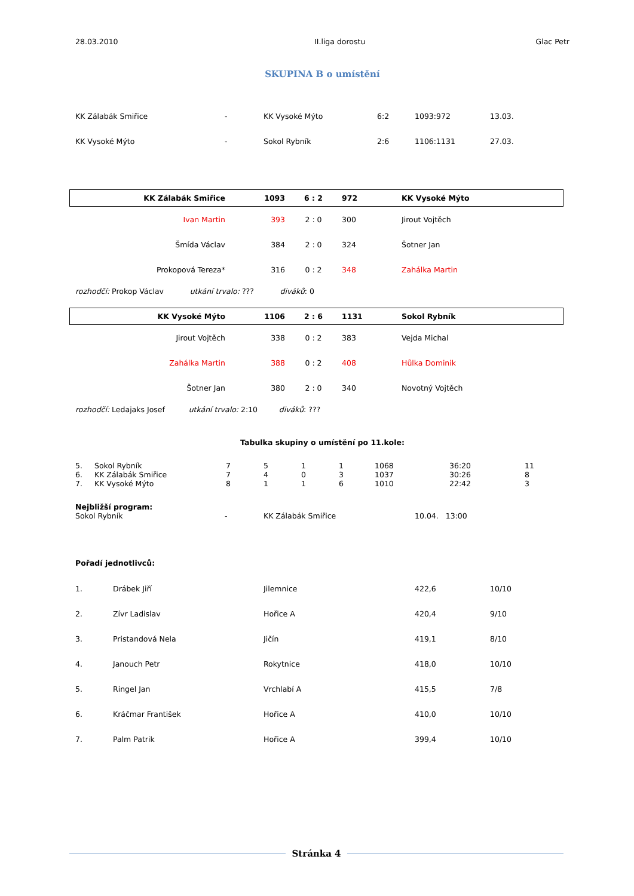| 28.03.2010 | II.liga dorostu | Glac Petr |
SKUPINA B o umístění
| KK Zálabák Smiřice | - | KK Vysoké Mýto | 6:2 | 1093:972 | 13.03. |
| KK Vysoké Mýto | - | Sokol Rybník | 2:6 | 1106:1131 | 27.03. |
| KK Zálabák Smiřice | 1093 | 6 : 2 | 972 | KK Vysoké Mýto |
| Ivan Martin | 393 | 2 : 0 | 300 | Jirout Vojtěch |
| Šmída Václav | 384 | 2 : 0 | 324 | Šotner Jan |
| Prokopová Tereza* | 316 | 0 : 2 | 348 | Zahálka Martin |
rozhodčí: Prokop Václav utkání trvalo: ??? diváků: 0
| KK Vysoké Mýto | 1106 | 2 : 6 | 1131 | Sokol Rybník |
| Jirout Vojtěch | 338 | 0 : 2 | 383 | Vejda Michal |
| Zahálka Martin | 388 | 0 : 2 | 408 | Hůlka Dominik |
| Šotner Jan | 380 | 2 : 0 | 340 | Novotný Vojtěch |
rozhodčí: Ledajaks Josef utkání trvalo: 2:10 diváků: ???
Tabulka skupiny o umístění po 11.kole:
| 5. | Sokol Rybník | 7 | 5 | 1 | 1 | 1068 | 36:20 | 11 |
| 6. | KK Zálabák Smiřice | 7 | 4 | 0 | 3 | 1037 | 30:26 | 8 |
| 7. | KK Vysoké Mýto | 8 | 1 | 1 | 6 | 1010 | 22:42 | 3 |
Nejbližší program:
| Sokol Rybník | - | KK Zálabák Smiřice | 10.04. 13:00 |
Pořadí jednotlivců:
| 1. | Drábek Jiří | Jilemnice | 422,6 | 10/10 |
| 2. | Zívr Ladislav | Hořice A | 420,4 | 9/10 |
| 3. | Pristandová Nela | Jičín | 419,1 | 8/10 |
| 4. | Janouch Petr | Rokytnice | 418,0 | 10/10 |
| 5. | Ringel Jan | Vrchlabí A | 415,5 | 7/8 |
| 6. | Kráčmar František | Hořice A | 410,0 | 10/10 |
| 7. | Palm Patrik | Hořice A | 399,4 | 10/10 |
Stránka 4